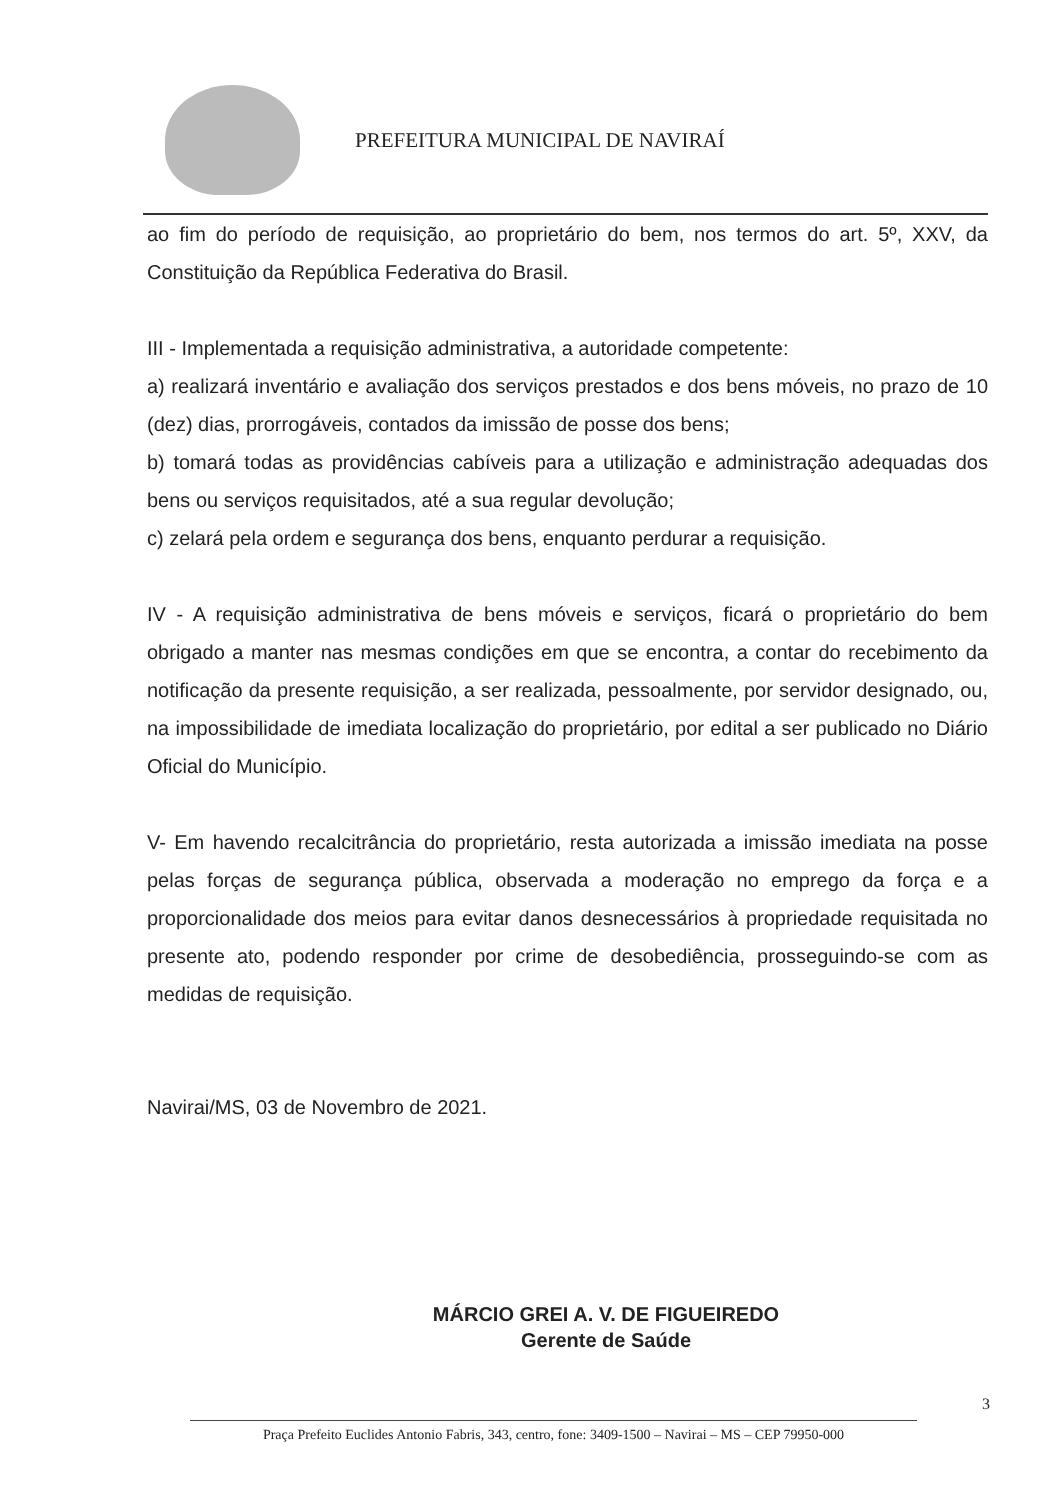PREFEITURA MUNICIPAL DE NAVIRAÍ
ao fim do período de requisição, ao proprietário do bem, nos termos do art. 5º, XXV, da Constituição da República Federativa do Brasil.
III - Implementada a requisição administrativa, a autoridade competente:
a) realizará inventário e avaliação dos serviços prestados e dos bens móveis, no prazo de 10 (dez) dias, prorrogáveis, contados da imissão de posse dos bens;
b) tomará todas as providências cabíveis para a utilização e administração adequadas dos bens ou serviços requisitados, até a sua regular devolução;
c) zelará pela ordem e segurança dos bens, enquanto perdurar a requisição.
IV - A requisição administrativa de bens móveis e serviços, ficará o proprietário do bem obrigado a manter nas mesmas condições em que se encontra, a contar do recebimento da notificação da presente requisição, a ser realizada, pessoalmente, por servidor designado, ou, na impossibilidade de imediata localização do proprietário, por edital a ser publicado no Diário Oficial do Município.
V- Em havendo recalcitrância do proprietário, resta autorizada a imissão imediata na posse pelas forças de segurança pública, observada a moderação no emprego da força e a proporcionalidade dos meios para evitar danos desnecessários à propriedade requisitada no presente ato, podendo responder por crime de desobediência, prosseguindo-se com as medidas de requisição.
Navirai/MS, 03 de Novembro de 2021.
MÁRCIO GREI A. V. DE FIGUEIREDO
Gerente de Saúde
3
Praça Prefeito Euclides Antonio Fabris, 343, centro, fone: 3409-1500 – Navirai – MS – CEP 79950-000